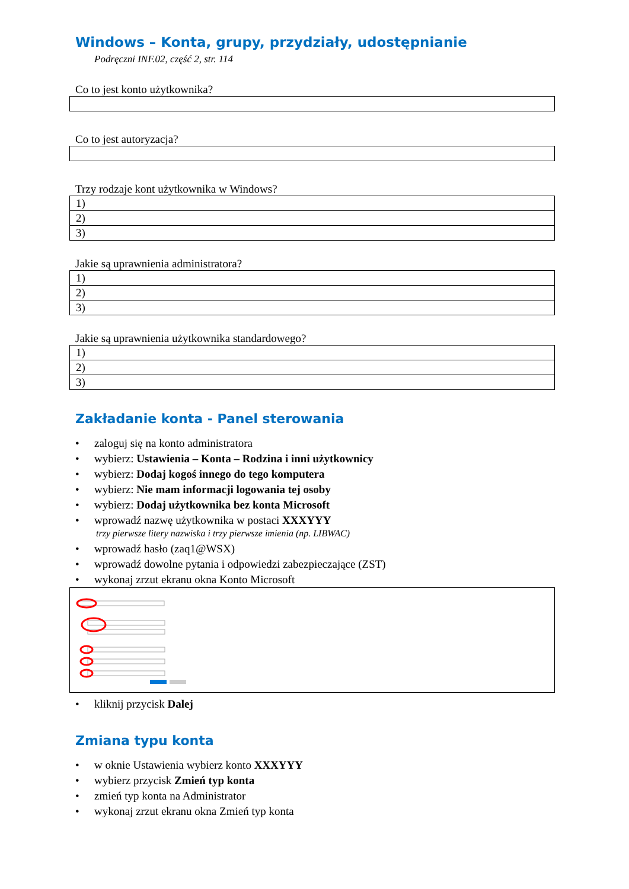Windows – Konta, grupy, przydziały, udostępnianie
Podręczni INF.02, część 2, str. 114
Co to jest konto użytkownika?
Co to jest autoryzacja?
Trzy rodzaje kont użytkownika w Windows?
| 1) |
| 2) |
| 3) |
Jakie są uprawnienia administratora?
| 1) |
| 2) |
| 3) |
Jakie są uprawnienia użytkownika standardowego?
| 1) |
| 2) |
| 3) |
Zakładanie konta - Panel sterowania
• zaloguj się na konto administratora
• wybierz: Ustawienia – Konta – Rodzina i inni użytkownicy
• wybierz: Dodaj kogoś innego do tego komputera
• wybierz: Nie mam informacji logowania tej osoby
• wybierz: Dodaj użytkownika bez konta Microsoft
• wprowadź nazwę użytkownika w postaci XXXYYY
trzy pierwsze litery nazwiska i trzy pierwsze imienia (np. LIBWAC)
• wprowadź hasło (zaq1@WSX)
• wprowadź dowolne pytania i odpowiedzi zabezpieczające (ZST)
• wykonaj zrzut ekranu okna Konto Microsoft
• kliknij przycisk Dalej
Zmiana typu konta
• w oknie Ustawienia wybierz konto XXXYYY
• wybierz przycisk Zmień typ konta
• zmień typ konta na Administrator
• wykonaj zrzut ekranu okna Zmień typ konta